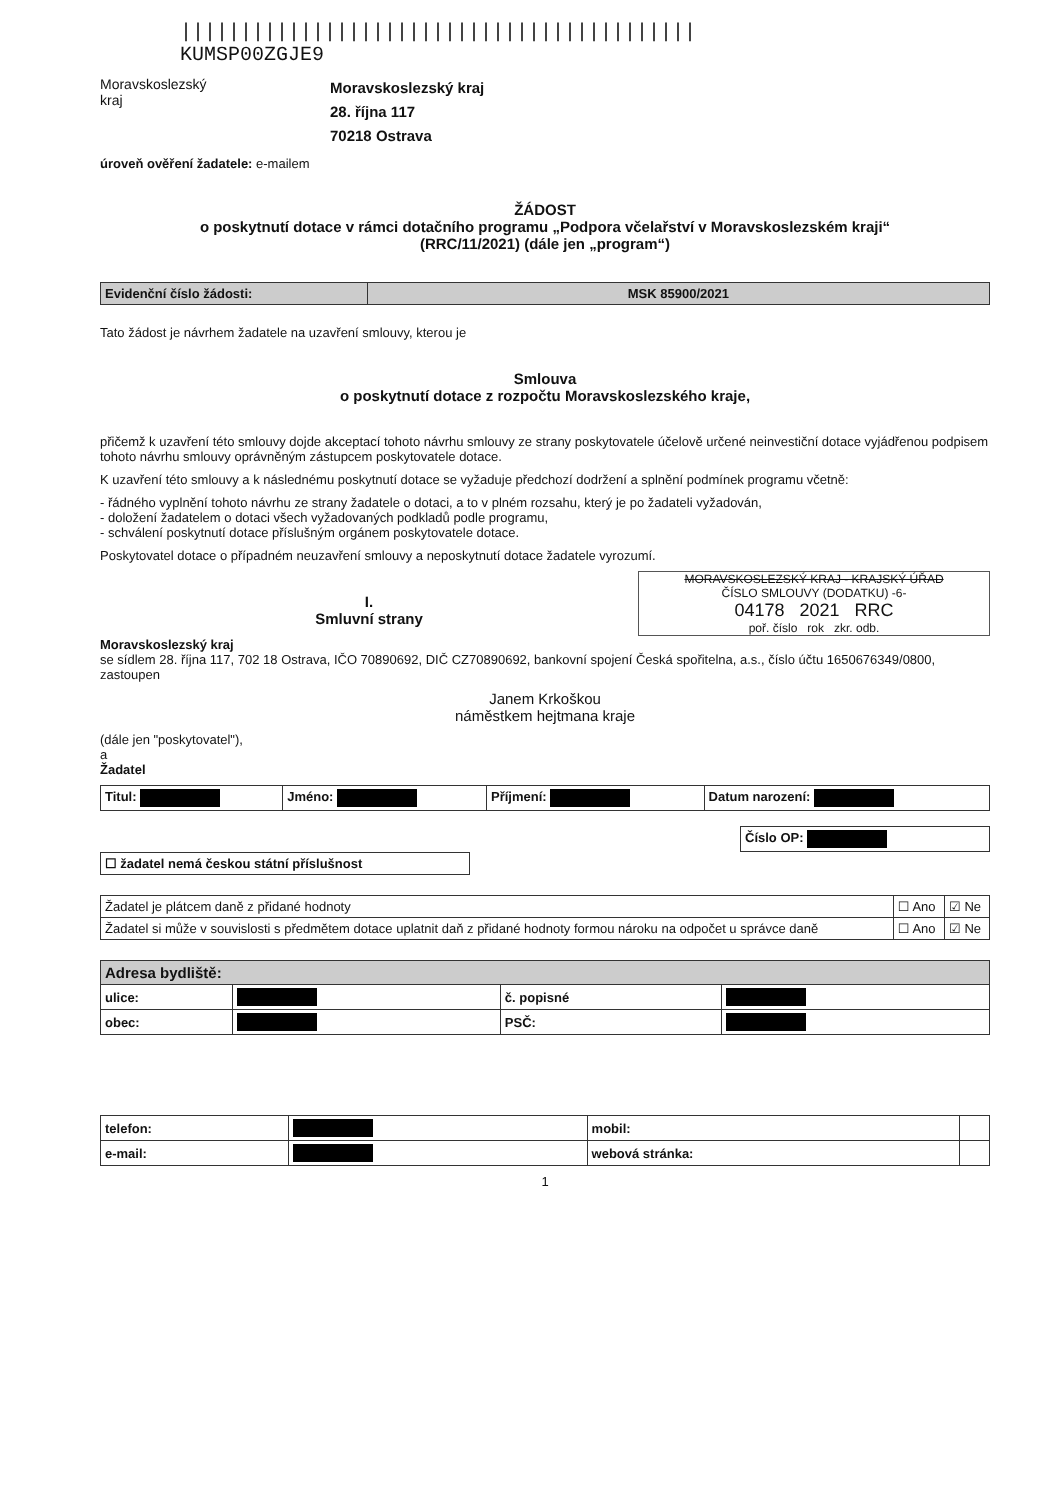|||||||||||||||||||||||||||||||||||||||||||
KUMSP00ZGJE9
Moravskoslezský
kraj
Moravskoslezský kraj
28. října 117
70218 Ostrava
úroveň ověření žadatele: e-mailem
ŽÁDOST
o poskytnutí dotace v rámci dotačního programu „Podpora včelařství v Moravskoslezském kraji“
(RRC/11/2021) (dále jen „program“)
| Evidenční číslo žádosti: | MSK 85900/2021 |
Tato žádost je návrhem žadatele na uzavření smlouvy, kterou je
Smlouva
o poskytnutí dotace z rozpočtu Moravskoslezského kraje,
přičemž k uzavření této smlouvy dojde akceptací tohoto návrhu smlouvy ze strany poskytovatele účelově určené neinvestiční dotace vyjádřenou podpisem tohoto návrhu smlouvy oprávněným zástupcem poskytovatele dotace.
K uzavření této smlouvy a k následnému poskytnutí dotace se vyžaduje předchozí dodržení a splnění podmínek programu včetně:
- řádného vyplnění tohoto návrhu ze strany žadatele o dotaci, a to v plném rozsahu, který je po žadateli vyžadován,
- doložení žadatelem o dotaci všech vyžadovaných podkladů podle programu,
- schválení poskytnutí dotace příslušným orgánem poskytovatele dotace.
Poskytovatel dotace o případném neuzavření smlouvy a neposkytnutí dotace žadatele vyrozumí.
MORAVSKOSLEZSKÝ KRAJ - KRAJSKÝ ÚŘAD
ČÍSLO SMLOUVY (DODATKU) -6-
04178 2021 RRC
poř. číslo rok zkr. odb.
I.
Smluvní strany
Moravskoslezský kraj
se sídlem 28. října 117, 702 18 Ostrava, IČO 70890692, DIČ CZ70890692, bankovní spojení Česká spořitelna, a.s., číslo účtu 1650676349/0800, zastoupen
Janem Krkoškou
náměstkem hejtmana kraje
(dále jen "poskytovatel"),
a
Žadatel
| Titul: | Jméno: | Příjmení: | Datum narození: |
| Číslo OP: |
| ☐ žadatel nemá českou státní příslušnost |
| Žadatel je plátcem daně z přidané hodnoty | ☐ Ano | ☑ Ne |
| Žadatel si může v souvislosti s předmětem dotace uplatnit daň z přidané hodnoty formou nároku na odpočet u správce daně | ☐ Ano | ☑ Ne |
| Adresa bydliště: | | | |
| ulice: | | č. popisné | |
| obec: | | PSČ: | |
| telefon: | | mobil: | |
| e-mail: | | webová stránka: | |
1